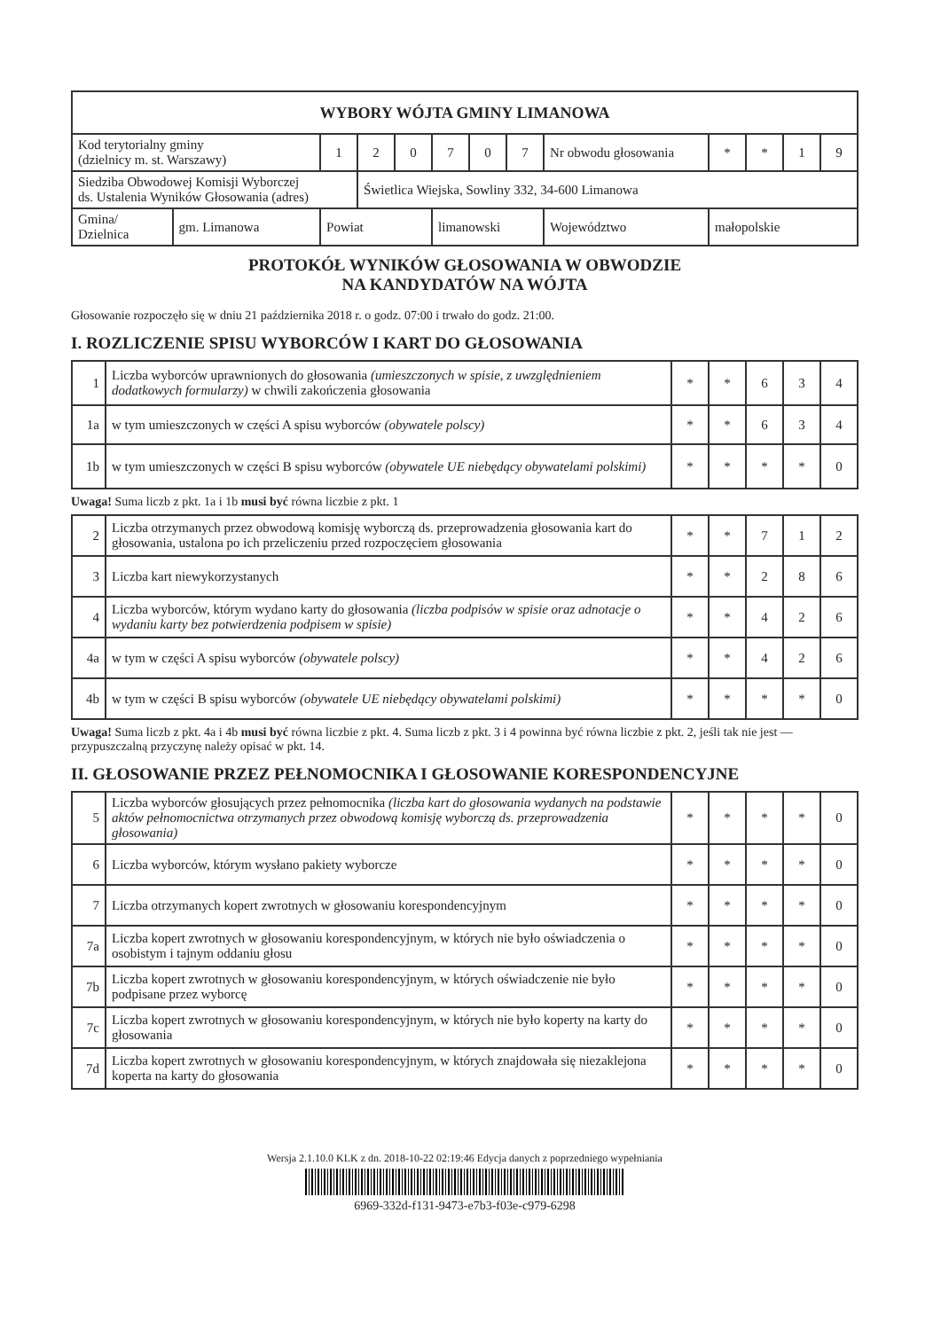| WYBORY WÓJTA GMINY LIMANOWA | | | | | | | | | | | | | |
| Kod terytorialny gminy (dzielnicy m. st. Warszawy) | | 1 | 2 | 0 | 7 | 0 | 7 | Nr obwodu głosowania | | * | * | 1 | 9 |
| Siedziba Obwodowej Komisji Wyborczej ds. Ustalenia Wyników Głosowania (adres) | | | Świetlica Wiejska, Sowliny 332, 34-600 Limanowa | | | | | | | | | | |
| Gmina/ Dzielnica | gm. Limanowa | Powiat | | | limanowski | | | | Województwo | małopolskie | | | |
PROTOKÓŁ WYNIKÓW GŁOSOWANIA W OBWODZIE
NA KANDYDATÓW NA WÓJTA
Głosowanie rozpoczęło się w dniu 21 października 2018 r. o godz. 07:00 i trwało do godz. 21:00.
I. ROZLICZENIE SPISU WYBORCÓW I KART DO GŁOSOWANIA
| 1 | Liczba wyborców uprawnionych do głosowania (umieszczonych w spisie, z uwzględnieniem dodatkowych formularzy) w chwili zakończenia głosowania | * | * | 6 | 3 | 4 |
| 1a | w tym umieszczonych w części A spisu wyborców (obywatele polscy) | * | * | 6 | 3 | 4 |
| 1b | w tym umieszczonych w części B spisu wyborców (obywatele UE niebędący obywatelami polskimi) | * | * | * | * | 0 |
Uwaga! Suma liczb z pkt. 1a i 1b musi być równa liczbie z pkt. 1
| 2 | Liczba otrzymanych przez obwodową komisję wyborczą ds. przeprowadzenia głosowania kart do głosowania, ustalona po ich przeliczeniu przed rozpoczęciem głosowania | * | * | 7 | 1 | 2 |
| 3 | Liczba kart niewykorzystanych | * | * | 2 | 8 | 6 |
| 4 | Liczba wyborców, którym wydano karty do głosowania (liczba podpisów w spisie oraz adnotacje o wydaniu karty bez potwierdzenia podpisem w spisie) | * | * | 4 | 2 | 6 |
| 4a | w tym w części A spisu wyborców (obywatele polscy) | * | * | 4 | 2 | 6 |
| 4b | w tym w części B spisu wyborców (obywatele UE niebędący obywatelami polskimi) | * | * | * | * | 0 |
Uwaga! Suma liczb z pkt. 4a i 4b musi być równa liczbie z pkt. 4. Suma liczb z pkt. 3 i 4 powinna być równa liczbie z pkt. 2, jeśli tak nie jest — przypuszczalną przyczynę należy opisać w pkt. 14.
II. GŁOSOWANIE PRZEZ PEŁNOMOCNIKA I GŁOSOWANIE KORESPONDENCYJNE
| 5 | Liczba wyborców głosujących przez pełnomocnika (liczba kart do głosowania wydanych na podstawie aktów pełnomocnictwa otrzymanych przez obwodową komisję wyborczą ds. przeprowadzenia głosowania) | * | * | * | * | 0 |
| 6 | Liczba wyborców, którym wysłano pakiety wyborcze | * | * | * | * | 0 |
| 7 | Liczba otrzymanych kopert zwrotnych w głosowaniu korespondencyjnym | * | * | * | * | 0 |
| 7a | Liczba kopert zwrotnych w głosowaniu korespondencyjnym, w których nie było oświadczenia o osobistym i tajnym oddaniu głosu | * | * | * | * | 0 |
| 7b | Liczba kopert zwrotnych w głosowaniu korespondencyjnym, w których oświadczenie nie było podpisane przez wyborcę | * | * | * | * | 0 |
| 7c | Liczba kopert zwrotnych w głosowaniu korespondencyjnym, w których nie było koperty na karty do głosowania | * | * | * | * | 0 |
| 7d | Liczba kopert zwrotnych w głosowaniu korespondencyjnym, w których znajdowała się niezaklejona koperta na karty do głosowania | * | * | * | * | 0 |
Wersja 2.1.10.0 KLK z dn. 2018-10-22 02:19:46 Edycja danych z poprzedniego wypełniania
6969-332d-f131-9473-e7b3-f03e-c979-6298